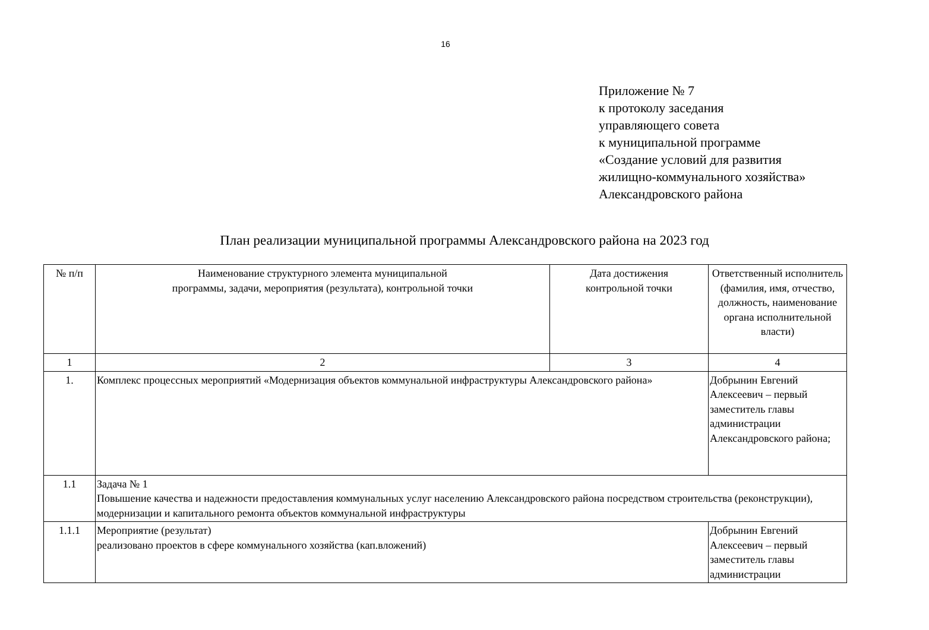16
Приложение № 7
к протоколу заседания
управляющего совета
к муниципальной программе
«Создание условий для развития
жилищно-коммунального хозяйства»
Александровского района
План реализации муниципальной программы Александровского района на 2023 год
| № п/п | Наименование структурного элемента муниципальной программы, задачи, мероприятия (результата), контрольной точки | Дата достижения контрольной точки | Ответственный исполнитель (фамилия, имя, отчество, должность, наименование органа исполнительной власти) |
| --- | --- | --- | --- |
| 1 | 2 | 3 | 4 |
| 1. | Комплекс процессных мероприятий «Модернизация объектов коммунальной инфраструктуры Александровского района» | | Добрынин Евгений Алексеевич – первый заместитель главы администрации Александровского района; |
| 1.1 | Задача № 1 Повышение качества и надежности предоставления коммунальных услуг населению Александровского района посредством строительства (реконструкции), модернизации и капитального ремонта объектов коммунальной инфраструктуры | | |
| 1.1.1 | Мероприятие (результат) реализовано проектов в сфере коммунального хозяйства (кап.вложений) | | Добрынин Евгений Алексеевич – первый заместитель главы администрации |